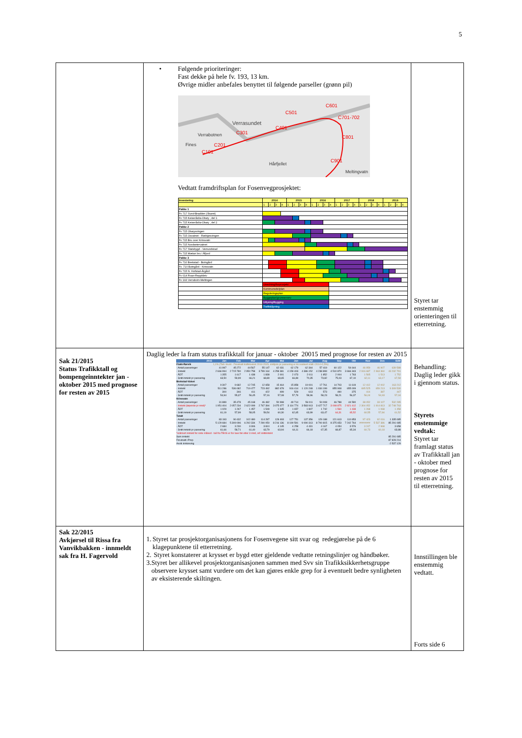5
| | • Følgende prioriteringer: Fast dekke på hele fv. 193, 13 km. Øvrige midler anbefales benyttet til følgende parseller (grønn pil) Verrasundet Verrabotnen Fines Hårfjellet Meltingvatn C101 C201 C301 C401 C501 C601 C701-702 C801 C901 Vedtatt framdriftsplan for Fosenvegprosjektet: / Investering / 2014 / / / / 2015 / / / / 2016 / / / / 2017 / / / / 2018 / / / / 2019 / / / / / / 1 / 2 / 3 / 4 / 1 / 2 / 3 / 4 / 1 / 2 / 3 / 4 / 1 / 2 / 3 / 4 / 1 / 2 / 3 / 4 / 1 / 2 / 3 / 4 / / Pakke 1 / / / / / / / / / / / / / / / / / / / / / / / / / / Fv 717 Sund-Bradden (Skaret) / / / / / / / / / / / / / / / / / / / / / / / / / / Fv 715 Keiseråslia-Olsøy , del 1 / / / / / / / / / / / / / / / / / / / / / / / / / / Fv 715 Keiseråslia-Olsøy , del 2 / / / / / / / / / / / / / / / / / / / / / / / / / / Pakke 2 / / / / / / / / / / / / / / / / / / / / / / / / / / Fv 715 Olsøysvingen / / / / / / / / / / / / / / / / / / / / / / / / / / Fv 715 Osvatnet - Rødsjøsvingen / / / / / / / / / / / / / / / / / / / / / / / / / / Fv 715 Bru over Krinsvatn / / / / / / / / / / / / / / / / / / / / / / / / / / Fv 715 Nordsetervatnet / / / / / / / / / / / / / / / / / / / / / / / / / / Fv 717 Statsbygd - Vemundstad / / / / / / / / / / / / / / / / / / / / / / / / / / Fv 715 Mælan bru i Åfjord / / / / / / / / / / / / / / / / / / / / / / / / / / Pakke 3 / / / / / / / / / / / / / / / / / / / / / / / / / / Fv 710 Brekstad - Botngård / / / / / / / / / / / / / / / / / / / / / / / / / / Fv. 710 Botngård - Krinsvatn / / / / / / / / / / / / / / / / / / / / / / / / / / Fv 715 N. Hofstad-Årgård / / / / / / / / / / / / / / / / / / / / / / / / / / Fv 014 Roan-Reppkleiv / / / / / / / / / / / / / / / / / / / / / / / / / / Fv 193 Verrabotn-Meltingen / / / / / / / / / / / / / / / / / / / / / / / / / / / Utredning/forprosjekt / / / / / / / / / / / / / / / / / / / / / / / / / / Kommunedelplan / / / / / / / / / / / / / / / / / / / / / / / / / / Reguleringsplan / / / / / / / / / / / / / / / / / / / / / / / / / / Byggeplan/grunnerverv / / / / / / / / / / / / / / / / / / / / / / / / / / Utlysing/Bygging / / / / / / / / / / / / / / / / / / / / / / / / / / Trafikkåpning / / / / / / / / / / / / / / / / / / / / / / / / | Styret tar enstemmig orienteringen til etterretning. |
| Sak 21/2015 Status Trafikktall og bompengeinntekter jan - oktober 2015 med prognose for resten av 2015 | Daglig leder la fram status trafikktall for januar - oktober 20015 med prognose for resten av 2015 / 2015 / Jan / Feb / Mar / Apr / Mai / Jun / Jul / Aug / Sep / Okt / Nov / Des / SUM / / --- / --- / --- / --- / --- / --- / --- / --- / --- / --- / --- / --- / --- / --- / / Flakk-Rørvik / 1,1% (Tall i brunt - Forutsatt trafikkvekst 2014-2015, snittpris pr passering er lik realisert snitt i 2014+2,5%) / / / / / / / / / / / / / / - Antall passeringer / 41 997 / 45 272 / 44 567 / 55 147 / 62 031 / 62 179 / 62 344 / 57 419 / 60 122 / 54 644 / 46 959 / 46 907 / 639 588 / / - Inntekt / 2 666 994 / 2 715 780 / 2 950 758 / 3 799 164 / 4 258 381 / 4 159 403 / 4 386 152 / 4 238 899 / 4 510 870 / 3 666 343 / 2 916 687 / 2 963 360 / 43 232 791 / / - ÅDT / 1 355 / 1 617 / 1 438 / 1 838 / 2 001 / 2 073 / 2 011 / 1 852 / 2 004 / 1 763 / 1 565 / 1 513 / 1 752 / / - Snitt inntekt pr passering / 63,50 / 59,99 / 66,21 / 68,89 / 68,65 / 66,89 / 70,35 / 73,82 / 75,03 / 67,10 / 62,11 / 63,17 / 67,59 / / Brekstad-Valset / / / / / / / / / / / / / / / - Antall passeringer / 9 307 / 9 682 / 12 745 / 12 658 / 15 464 / 15 858 / 19 001 / 17 761 / 14 703 / 11 619 / 12 412 / 12 002 / 163 212 / / - Inntekt / 511 286 / 536 082 / 719 477 / 723 492 / 882 678 / 916 414 / 1 120 248 / 1 034 199 / 855 908 / 655 009 / 695 525 / 659 213 / 9 309 530 / / - ÅDT / 300 / 346 / 411 / 422 / 499 / 529 / 613 / 573 / 490 / 375 / 414 / 387 / 447 / / - Snitt inntekt pr passering / 54,94 / 55,37 / 56,45 / 57,16 / 57,08 / 57,79 / 58,96 / 58,23 / 58,21 / 56,37 / 56,04 / 54,93 / 57,04 / / Krinsvatn / / / / / / / / / / / / / / / - Antall passeringer / 31 889 / 35 478 / 45 168 / 46 482 / 50 998 / 49 714 / 56 011 / 54 008 / 46 788 / 44 590 / 38 052 / 33 107 / 532 285 / / - Inntekt (løpende pr mnd)* / 1 951 404 / 2 057 234 / 2 622 099 / 2 767 394 / 3 075 077 / 3 114 774 / 3 583 913 / 3 427 717 / 3 008 875 / 2 921 412 / 2 304 052 / 1 914 813 / 32 748 763 / / - ÅDT / 1 029 / 1 267 / 1 457 / 1 549 / 1 645 / 1 657 / 1 807 / 1 742 / 1 560 / 1 438 / 1 268 / 1 068 / 1 458 / / - Snitt inntekt pr passering / 61,19 / 57,99 / 58,05 / 59,54 / 60,30 / 62,65 / 63,99 / 63,47 / 64,31 / 65,52 / 60,55 / 57,84 / 61,52 / / Totalt / / / / / / / / / / / / / / / - Antall passeringer / 83 193 / 90 432 / 102 480 / 114 287 / 128 493 / 127 751 / 137 356 / 129 188 / 121 613 / 110 853 / 97 423 / 92 016 / 1 335 085 / / - Inntekt / 5 129 684 / 5 309 096 / 6 292 334 / 7 290 050 / 8 216 136 / 8 190 591 / 9 090 313 / 8 700 815 / 8 375 653 / 7 242 764 / ######## / 5 537 386 / 85 291 085 / / - ÅDT / 2 684 / 3 230 / 3 306 / 3 810 / 4 145 / 4 258 / 4 431 / 4 167 / 4 054 / 3 576 / 3 247 / 2 968 / 3 658 / / - Snitt inntekt pr passering / 61,66 / 58,71 / 61,40 / 63,79 / 63,94 / 64,11 / 66,18 / 67,35 / 68,87 / 65,34 / 60,73 / 60,18 / 63,88 / / *estimert inntekt for siste måned - tall fra TBVS er for lave før etter 3 mnd, ref snittinntekt / / / / / / / / / / / / / / / Sum inntekt / 85 291 085 / / / / / / / / / / / / / / Forutsatt i Prop / 87 828 214 / / / / / / / / / / / / / / Avvik innkreving / -2 537 129 / / / / / / / / / / / / / | Behandling: Daglig leder gikk i gjennom status. Styrets enstemmige vedtak: Styret tar framlagt status av Trafikktall jan - oktober med prognose for resten av 2015 til etterretning. |
| Sak 22/2015 Avkjørsel til Rissa fra Vanvikbakken - innmeldt sak fra H. Fagervold | 1. Styret tar prosjektorganisasjonens for Fosenvegene sitt svar og redegjørelse på de 6 klagepunktene til etterretning. 2. Styret konstaterer at krysset er bygd etter gjeldende vedtatte retningslinjer og håndbøker. 3. Styret ber allikevel prosjektorganisasjonen sammen med Svv sin Trafikksikkerhetsgruppe observere krysset samt vurdere om det kan gjøres enkle grep for å eventuelt bedre synligheten av eksisterende skiltingen. | Innstillingen ble enstemmig vedtatt. Forts side 6 |